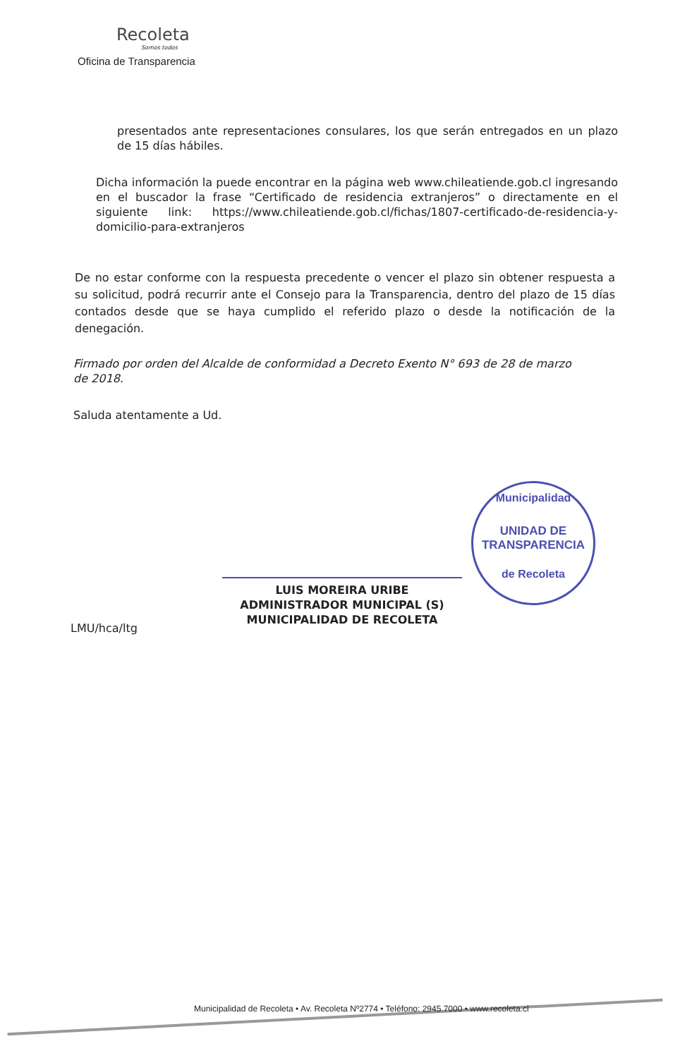Recoleta
Somos todos
Oficina de Transparencia
presentados ante representaciones consulares, los que serán entregados en un plazo de 15 días hábiles.
Dicha información la puede encontrar en la página web www.chileatiende.gob.cl ingresando en el buscador la frase “Certificado de residencia extranjeros” o directamente en el siguiente link: https://www.chileatiende.gob.cl/fichas/1807-certificado-de-residencia-y-domicilio-para-extranjeros
De no estar conforme con la respuesta precedente o vencer el plazo sin obtener respuesta a su solicitud, podrá recurrir ante el Consejo para la Transparencia, dentro del plazo de 15 días contados desde que se haya cumplido el referido plazo o desde la notificación de la denegación.
Firmado por orden del Alcalde de conformidad a Decreto Exento N° 693 de 28 de marzo de 2018.
Saluda atentamente a Ud.
LUIS MOREIRA URIBE
ADMINISTRADOR MUNICIPAL (S)
MUNICIPALIDAD DE RECOLETA
Municipalidad
UNIDAD DE
TRANSPARENCIA
de Recoleta
LMU/hca/ltg
Municipalidad de Recoleta • Av. Recoleta Nº2774 • Teléfono: 2945 7000 • www.recoleta.cl